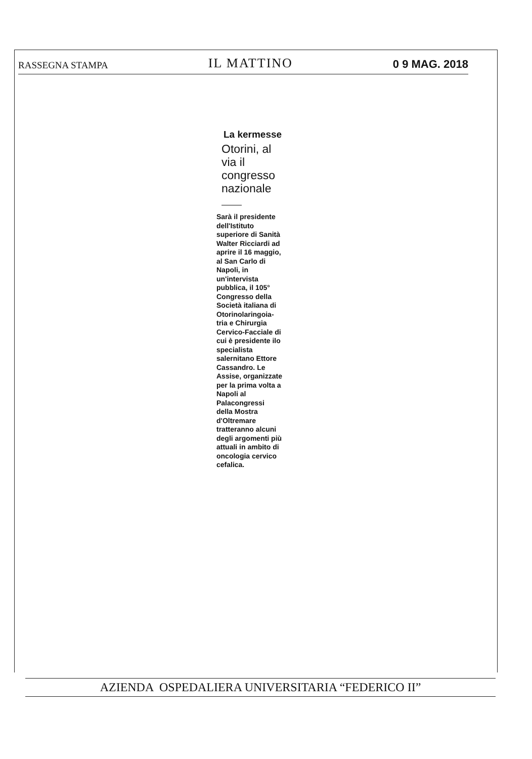RASSEGNA STAMPA IL MATTINO 0 9 MAG. 2018
La kermesse
Otorini, al via il congresso nazionale
Sarà il presidente dell'Istituto superiore di Sanità Walter Ricciardi ad aprire il 16 maggio, al San Carlo di Napoli, in un'intervista pubblica, il 105° Congresso della Società italiana di Otorinolaringoia-tria e Chirurgia Cervico-Facciale di cui è presidente ilo specialista salernitano Ettore Cassandro. Le Assise, organizzate per la prima volta a Napoli al Palacongressi della Mostra d'Oltremare tratteranno alcuni degli argomenti più attuali in ambito di oncologia cervico cefalica.
AZIENDA OSPEDALIERA UNIVERSITARIA “FEDERICO II”